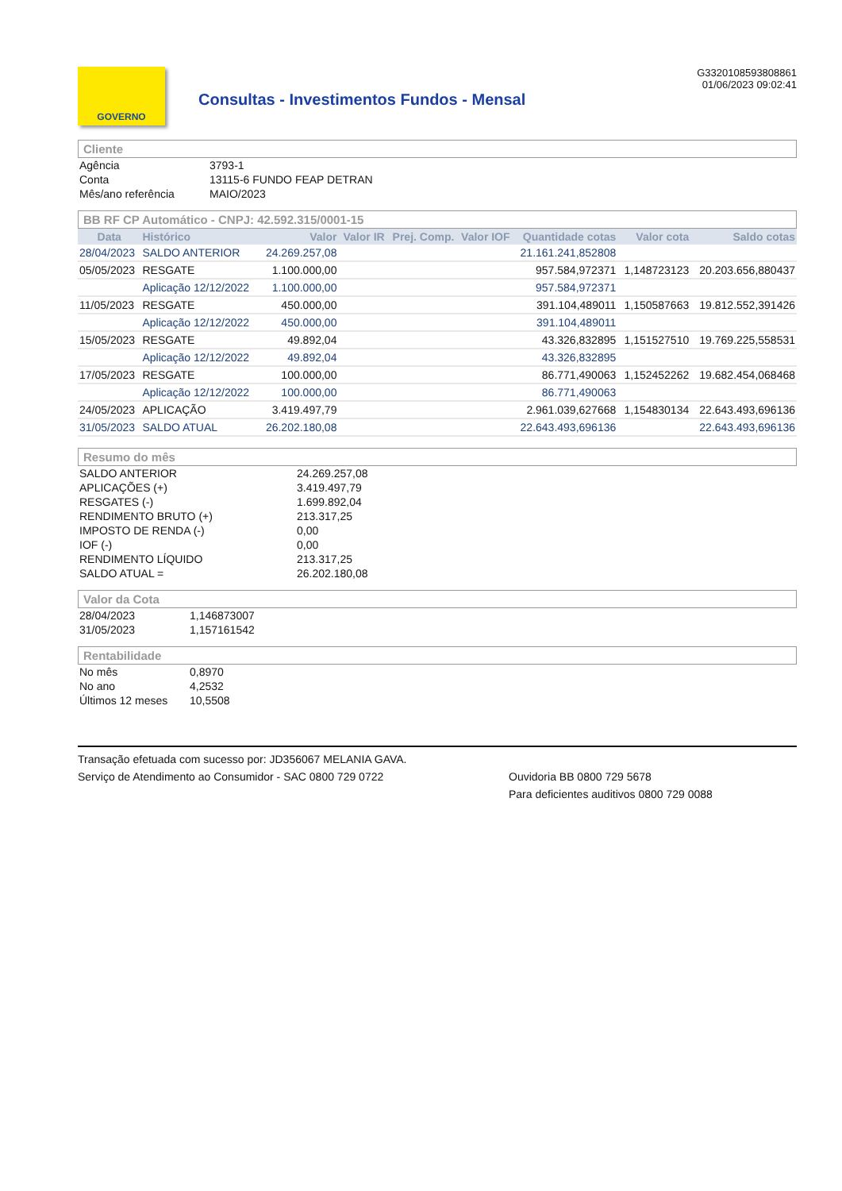GOVERNO
Consultas - Investimentos Fundos - Mensal
G3320108593808861
01/06/2023 09:02:41
Cliente
| Agência | 3793-1 |
| Conta | 13115-6 FUNDO FEAP DETRAN |
| Mês/ano referência | MAIO/2023 |
BB RF CP Automático - CNPJ: 42.592.315/0001-15
| Data | Histórico | Valor | Valor IR | Prej. Comp. | Valor IOF | Quantidade cotas | Valor cota | Saldo cotas |
| --- | --- | --- | --- | --- | --- | --- | --- | --- |
| 28/04/2023 | SALDO ANTERIOR | 24.269.257,08 | | | | 21.161.241,852808 | | |
| 05/05/2023 | RESGATE | 1.100.000,00 | | | | 957.584,972371 | 1,148723123 | 20.203.656,880437 |
| | Aplicação 12/12/2022 | 1.100.000,00 | | | | 957.584,972371 | | |
| 11/05/2023 | RESGATE | 450.000,00 | | | | 391.104,489011 | 1,150587663 | 19.812.552,391426 |
| | Aplicação 12/12/2022 | 450.000,00 | | | | 391.104,489011 | | |
| 15/05/2023 | RESGATE | 49.892,04 | | | | 43.326,832895 | 1,151527510 | 19.769.225,558531 |
| | Aplicação 12/12/2022 | 49.892,04 | | | | 43.326,832895 | | |
| 17/05/2023 | RESGATE | 100.000,00 | | | | 86.771,490063 | 1,152452262 | 19.682.454,068468 |
| | Aplicação 12/12/2022 | 100.000,00 | | | | 86.771,490063 | | |
| 24/05/2023 | APLICAÇÃO | 3.419.497,79 | | | | 2.961.039,627668 | 1,154830134 | 22.643.493,696136 |
| 31/05/2023 | SALDO ATUAL | 26.202.180,08 | | | | 22.643.493,696136 | | 22.643.493,696136 |
Resumo do mês
| SALDO ANTERIOR | 24.269.257,08 |
| APLICAÇÕES (+) | 3.419.497,79 |
| RESGATES (-) | 1.699.892,04 |
| RENDIMENTO BRUTO (+) | 213.317,25 |
| IMPOSTO DE RENDA (-) | 0,00 |
| IOF (-) | 0,00 |
| RENDIMENTO LÍQUIDO | 213.317,25 |
| SALDO ATUAL = | 26.202.180,08 |
Valor da Cota
| 28/04/2023 | 1,146873007 |
| 31/05/2023 | 1,157161542 |
Rentabilidade
| No mês | 0,8970 |
| No ano | 4,2532 |
| Últimos 12 meses | 10,5508 |
Transação efetuada com sucesso por: JD356067 MELANIA GAVA.
Serviço de Atendimento ao Consumidor - SAC 0800 729 0722 Ouvidoria BB 0800 729 5678
Para deficientes auditivos 0800 729 0088